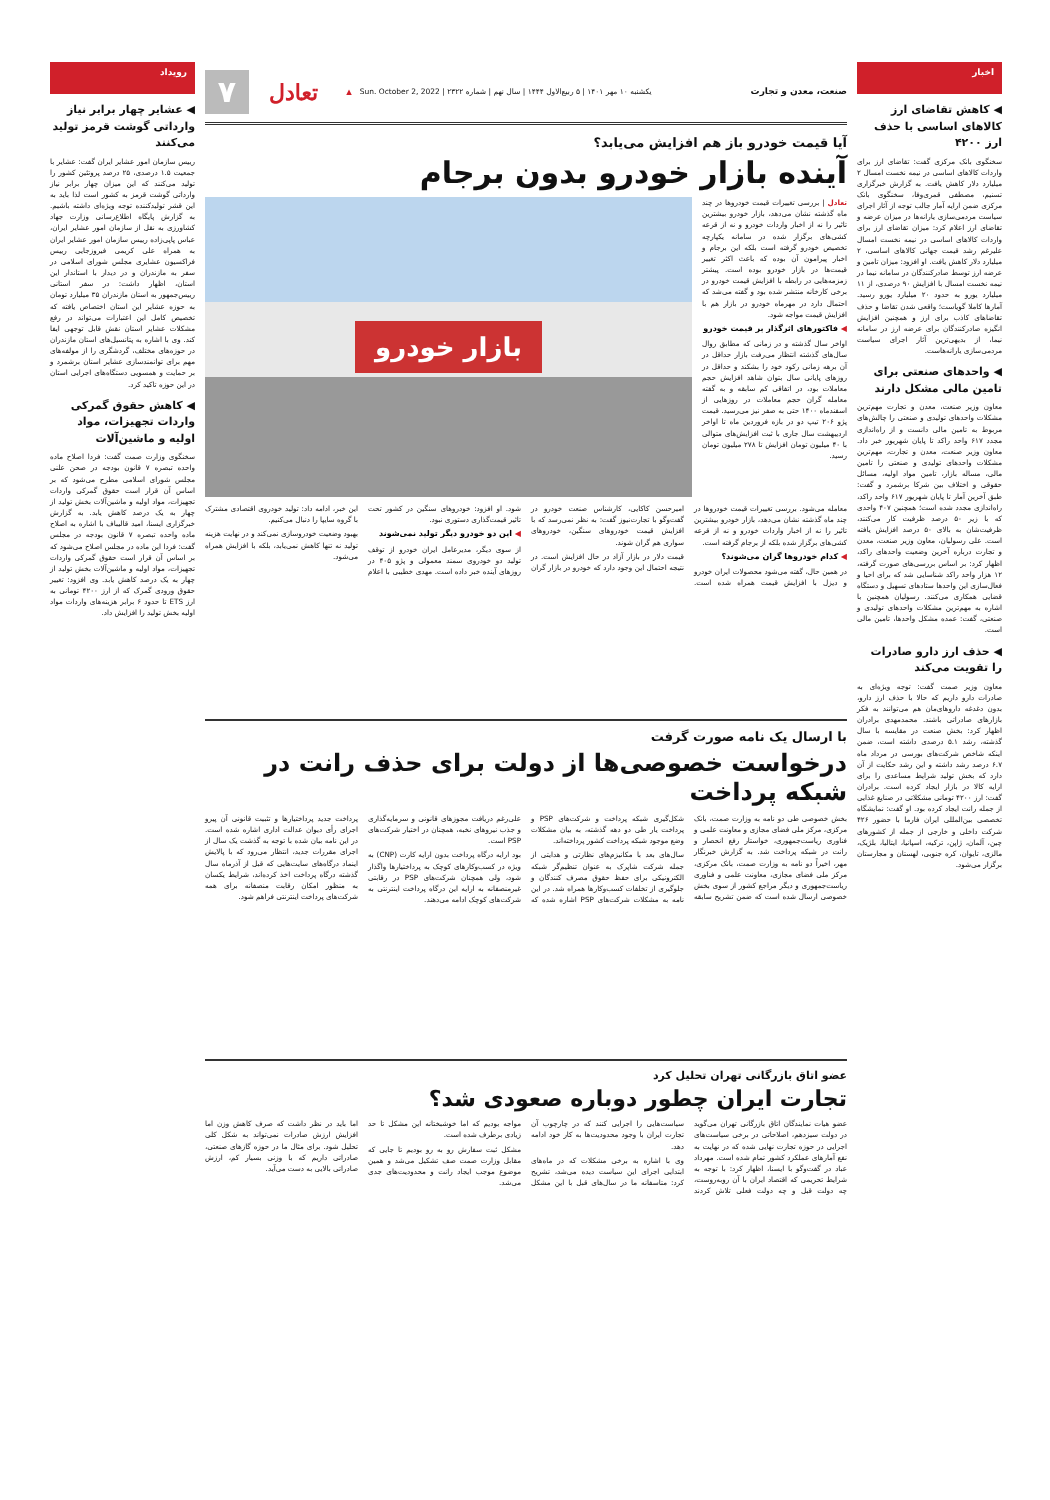اخبار
◀ کاهش تقاضای ارز کالاهای اساسی با حذف ارز ۴۲۰۰
سخنگوی بانک مرکزی گفت: تقاضای ارز برای واردات کالاهای اساسی در نیمه نخست امسال ۲ میلیارد دلار کاهش یافت. به گزارش خبرگزاری تسنیم، مصطفی قمری‌وفا، سخنگوی بانک مرکزی ضمن ارایه آمار جالب توجه از آثار اجرای سیاست مردمی‌سازی یارانه‌ها در میزان عرضه و تقاضای ارز اعلام کرد: میزان تقاضای ارز برای واردات کالاهای اساسی در نیمه نخست امسال علیرغم رشد قیمت جهانی کالاهای اساسی، ۲ میلیارد دلار کاهش یافت. او افزود: میزان تامین و عرضه ارز توسط صادرکنندگان در سامانه نیما در نیمه نخست امسال با افزایش ۹۰ درصدی، از ۱۱ میلیارد یورو به حدود ۲۰ میلیارد یورو رسید. آمارها کاملا گویاست؛ واقعی شدن تقاضا و حذف تقاضاهای کاذب برای ارز و همچنین افزایش انگیزه صادرکنندگان برای عرضه ارز در سامانه نیما، از بدیهی‌ترین آثار اجرای سیاست مردمی‌سازی یارانه‌هاست.
◀ واحدهای صنعتی برای تامین مالی مشکل دارند
معاون وزیر صنعت، معدن و تجارت مهم‌ترین مشکلات واحدهای تولیدی و صنعتی را چالش‌های مربوط به تامین مالی دانست و از راه‌اندازی مجدد ۶۱۷ واحد راکد تا پایان شهریور خبر داد. معاون وزیر صنعت، معدن و تجارت، مهم‌ترین مشکلات واحدهای تولیدی و صنعتی را تامین مالی، مساله بازار، تامین مواد اولیه، مسائل حقوقی و اختلاف بین شرکا برشمرد و گفت: طبق آخرین آمار تا پایان شهریور ۶۱۷ واحد راکد، راه‌اندازی مجدد شده است؛ همچنین ۴۰۷ واحدی که با زیر ۵۰ درصد ظرفیت کار می‌کنند، ظرفیت‌شان به بالای ۵۰ درصد افزایش یافته است. علی رسولیان، معاون وزیر صنعت، معدن و تجارت درباره آخرین وضعیت واحدهای راکد، اظهار کرد: بر اساس بررسی‌های صورت گرفته، ۱۲ هزار واحد راکد شناسایی شد که برای احیا و فعال‌سازی این واحدها ستادهای تسهیل و دستگاه قضایی همکاری می‌کنند. رسولیان همچنین با اشاره به مهم‌ترین مشکلات واحدهای تولیدی و صنعتی، گفت: عمده مشکل واحدها، تامین مالی است.
◀ حذف ارز دارو صادرات را تقویت می‌کند
معاون وزیر صمت گفت: توجه ویژه‌ای به صادرات دارو داریم که حالا با حذف ارز دارو، بدون دغدغه داروهای‌مان هم می‌توانند به فکر بازارهای صادراتی باشند. محمدمهدی برادران اظهار کرد: بخش صنعت در مقایسه با سال گذشته، رشد ۵.۱ درصدی داشته است، ضمن اینکه شاخص شرکت‌های بورسی در مرداد ماه ۶.۷ درصد رشد داشته و این رشد حکایت از آن دارد که بخش تولید شرایط مساعدی را برای ارایه کالا در بازار ایجاد کرده است. برادران گفت: ارز ۴۲۰۰ تومانی مشکلاتی در صنایع غذایی از جمله رانت ایجاد کرده بود. او گفت: نمایشگاه تخصصی بین‌المللی ایران فارما با حضور ۴۲۶ شرکت داخلی و خارجی از جمله از کشورهای چین، آلمان، ژاپن، ترکیه، اسپانیا، ایتالیا، بلژیک، مالزی، تایوان، کره جنوبی، لهستان و مجارستان برگزار می‌شود.
صنعت، معدن و تجارت
یکشنبه ۱۰ مهر ۱۴۰۱ | ۵ ربیع‌الاول ۱۴۴۴ | سال نهم | شماره ۲۳۲۲ | Sun. October 2, 2022
▲
تعادل
۷
آیا قیمت خودرو باز هم افزایش می‌یابد؟
آینده بازار خودرو بدون برجام
تعادل | بررسی تغییرات قیمت خودروها در چند ماه گذشته نشان می‌دهد، بازار خودرو بیشترین تاثیر را نه از اخبار واردات خودرو و نه از قرعه کشی‌های برگزار شده در سامانه یکپارچه تخصیص خودرو گرفته است بلکه این برجام و اخبار پیرامون آن بوده که باعث اکثر تغییر قیمت‌ها در بازار خودرو بوده است. پیشتر زمزمه‌هایی در رابطه با افزایش قیمت خودرو در برخی کارخانه منتشر شده بود و گفته می‌شد که احتمال دارد در مهرماه خودرو در بازار هم با افزایش قیمت مواجه شود.
◀ فاکتورهای اثرگذار بر قیمت خودرو
اواخر سال گذشته و در زمانی که مطابق روال سال‌های گذشته انتظار می‌رفت بازار حداقل در آن برهه زمانی رکود خود را بشکند و حداقل در روزهای پایانی سال بتوان شاهد افزایش حجم معاملات بود، در اتفاقی کم سابقه و به گفته معامله گران حجم معاملات در روزهایی از اسفندماه ۱۴۰۰ حتی به صفر نیز می‌رسید. قیمت پژو ۲۰۶ تیپ دو در بازه فروردین ماه تا اواخر اردیبهشت سال جاری با ثبت افزایش‌های متوالی با ۴۰ میلیون تومان افزایش تا ۲۷۸ میلیون تومان رسید.
بازار خودرو
معامله می‌شود. بررسی تغییرات قیمت خودروها در چند ماه گذشته نشان می‌دهد، بازار خودرو بیشترین تاثیر را نه از اخبار واردات خودرو و نه از قرعه کشی‌های برگزار شده بلکه از برجام گرفته است.
◀ کدام خودروها گران می‌شوند؟
در همین حال، گفته می‌شود محصولات ایران خودرو و دیزل با افزایش قیمت همراه شده است. امیرحسن کاکایی، کارشناس صنعت خودرو در گفت‌وگو با تجارت‌نیوز گفت: به نظر نمی‌رسد که با افزایش قیمت خودروهای سنگین، خودروهای سواری هم گران شوند.
قیمت دلار در بازار آزاد در حال افزایش است. در نتیجه احتمال این وجود دارد که خودرو در بازار گران شود. او افزود: خودروهای سنگین در کشور تحت تاثیر قیمت‌گذاری دستوری نبود.
◀ این دو خودرو دیگر تولید نمی‌شوند
از سوی دیگر، مدیرعامل ایران خودرو از توقف تولید دو خودروی سمند معمولی و پژو ۴۰۵ در روزهای آینده خبر داده است. مهدی خطیبی با اعلام این خبر، ادامه داد: تولید خودروی اقتصادی مشترک با گروه سایپا را دنبال می‌کنیم.
بهبود وضعیت خودروسازی نمی‌کند و در نهایت هزینه تولید نه تنها کاهش نمی‌یابد، بلکه با افزایش همراه می‌شود.
با ارسال یک نامه صورت گرفت
درخواست خصوصی‌ها از دولت برای حذف رانت در شبکه پرداخت
بخش خصوصی طی دو نامه به وزارت صمت، بانک مرکزی، مرکز ملی فضای مجازی و معاونت علمی و فناوری ریاست‌جمهوری، خواستار رفع انحصار و رانت در شبکه پرداخت شد. به گزارش خبرنگار مهر، اخیراً دو نامه به وزارت صمت، بانک مرکزی، مرکز ملی فضای مجازی، معاونت علمی و فناوری ریاست‌جمهوری و دیگر مراجع کشور از سوی بخش خصوصی ارسال شده است که ضمن تشریح سابقه شکل‌گیری شبکه پرداخت و شرکت‌های PSP و پرداخت یار طی دو دهه گذشته، به بیان مشکلات وضع موجود شبکه پرداخت کشور پرداخته‌اند.
سال‌های بعد با مکانیزم‌های نظارتی و هدایتی از جمله شرکت شاپرک به عنوان تنظیم‌گر شبکه الکترونیکی برای حفظ حقوق مصرف کنندگان و جلوگیری از تخلفات کسب‌وکارها همراه شد. در این نامه به مشکلات شرکت‌های PSP اشاره شده که علی‌رغم دریافت مجوزهای قانونی و سرمایه‌گذاری و جذب نیروهای نخبه، همچنان در اختیار شرکت‌های PSP است.
بود ارایه درگاه پرداخت بدون ارایه کارت (CNP) به ویژه در کسب‌وکارهای کوچک به پرداختیارها واگذار شود، ولی همچنان شرکت‌های PSP در رقابتی غیرمنصفانه به ارایه این درگاه پرداخت اینترنتی به شرکت‌های کوچک ادامه می‌دهند.
پرداخت جدید پرداختیارها و تثبیت قانونی آن پیرو اجرای رأی دیوان عدالت اداری اشاره شده است. در این نامه بیان شده با توجه به گذشت یک سال از اجرای مقررات جدید، انتظار می‌رود که با پالایش اینماد درگاه‌های سایت‌هایی که قبل از آذرماه سال گذشته درگاه پرداخت اخذ کرده‌اند، شرایط یکسان به منظور امکان رقابت منصفانه برای همه شرکت‌های پرداخت اینترنتی فراهم شود.
عضو اتاق بازرگانی تهران تحلیل کرد
تجارت ایران چطور دوباره صعودی شد؟
عضو هیات نمایندگان اتاق بازرگانی تهران می‌گوید در دولت سیزدهم، اصلاحاتی در برخی سیاست‌های اجرایی در حوزه تجارت نهایی شده که در نهایت به نفع آمارهای عملکرد کشور تمام شده است. مهرداد عباد در گفت‌وگو با ایسنا، اظهار کرد: با توجه به شرایط تحریمی که اقتصاد ایران با آن روبه‌روست، چه دولت قبل و چه دولت فعلی تلاش کردند سیاست‌هایی را اجرایی کنند که در چارچوب آن تجارت ایران با وجود محدودیت‌ها به کار خود ادامه دهد.
وی با اشاره به برخی مشکلات که در ماه‌های ابتدایی اجرای این سیاست دیده می‌شد، تشریح کرد: متاسفانه ما در سال‌های قبل با این مشکل مواجه بودیم که اما خوشبختانه این مشکل تا حد زیادی برطرف شده است.
مشکل ثبت سفارش رو به رو بودیم تا جایی که مقابل وزارت صمت صف تشکیل می‌شد و همین موضوع موجب ایجاد رانت و محدودیت‌های جدی می‌شد.
اما باید در نظر داشت که صرف کاهش وزن اما افزایش ارزش صادرات نمی‌تواند به شکل کلی تحلیل شود. برای مثال ما در حوزه گازهای صنعتی، صادراتی داریم که با وزنی بسیار کم، ارزش صادراتی بالایی به دست می‌آید.
رویداد
◀ عشایر چهار برابر نیاز وارداتی گوشت قرمز تولید می‌کنند
رییس سازمان امور عشایر ایران گفت: عشایر با جمعیت ۱.۵ درصدی، ۲۵ درصد پروتئین کشور را تولید می‌کنند که این میزان چهار برابر نیاز وارداتی گوشت قرمز به کشور است لذا باید به این قشر تولیدکننده توجه ویژه‌ای داشته باشیم. به گزارش پایگاه اطلاع‌رسانی وزارت جهاد کشاورزی به نقل از سازمان امور عشایر ایران، عباس پاپی‌زاده رییس سازمان امور عشایر ایران به همراه علی کریمی فیروزجایی رییس فراکسیون عشایری مجلس شورای اسلامی در سفر به مازندران و در دیدار با استاندار این استان، اظهار داشت: در سفر استانی رییس‌جمهور به استان مازندران ۳۵ میلیارد تومان به حوزه عشایر این استان اختصاص یافته که تخصیص کامل این اعتبارات می‌تواند در رفع مشکلات عشایر استان نقش قابل توجهی ایفا کند. وی با اشاره به پتانسیل‌های استان مازندران در حوزه‌های مختلف، گردشگری را از مولفه‌های مهم برای توانمندسازی عشایر استان برشمرد و بر حمایت و همسویی دستگاه‌های اجرایی استان در این حوزه تاکید کرد.
◀ کاهش حقوق گمرکی واردات تجهیزات، مواد اولیه و ماشین‌آلات
سخنگوی وزارت صمت گفت: فردا اصلاح ماده واحده تبصره ۷ قانون بودجه در صحن علنی مجلس شورای اسلامی مطرح می‌شود که بر اساس آن قرار است حقوق گمرکی واردات تجهیزات، مواد اولیه و ماشین‌آلات بخش تولید از چهار به یک درصد کاهش یابد. به گزارش خبرگزاری ایسنا، امید قالیباف با اشاره به اصلاح ماده واحده تبصره ۷ قانون بودجه در مجلس گفت: فردا این ماده در مجلس اصلاح می‌شود که بر اساس آن قرار است حقوق گمرکی واردات تجهیزات، مواد اولیه و ماشین‌آلات بخش تولید از چهار به یک درصد کاهش یابد. وی افزود: تغییر حقوق ورودی گمرک که از ارز ۴۲۰۰ تومانی به ارز ETS تا حدود ۶ برابر هزینه‌های واردات مواد اولیه بخش تولید را افزایش داد.